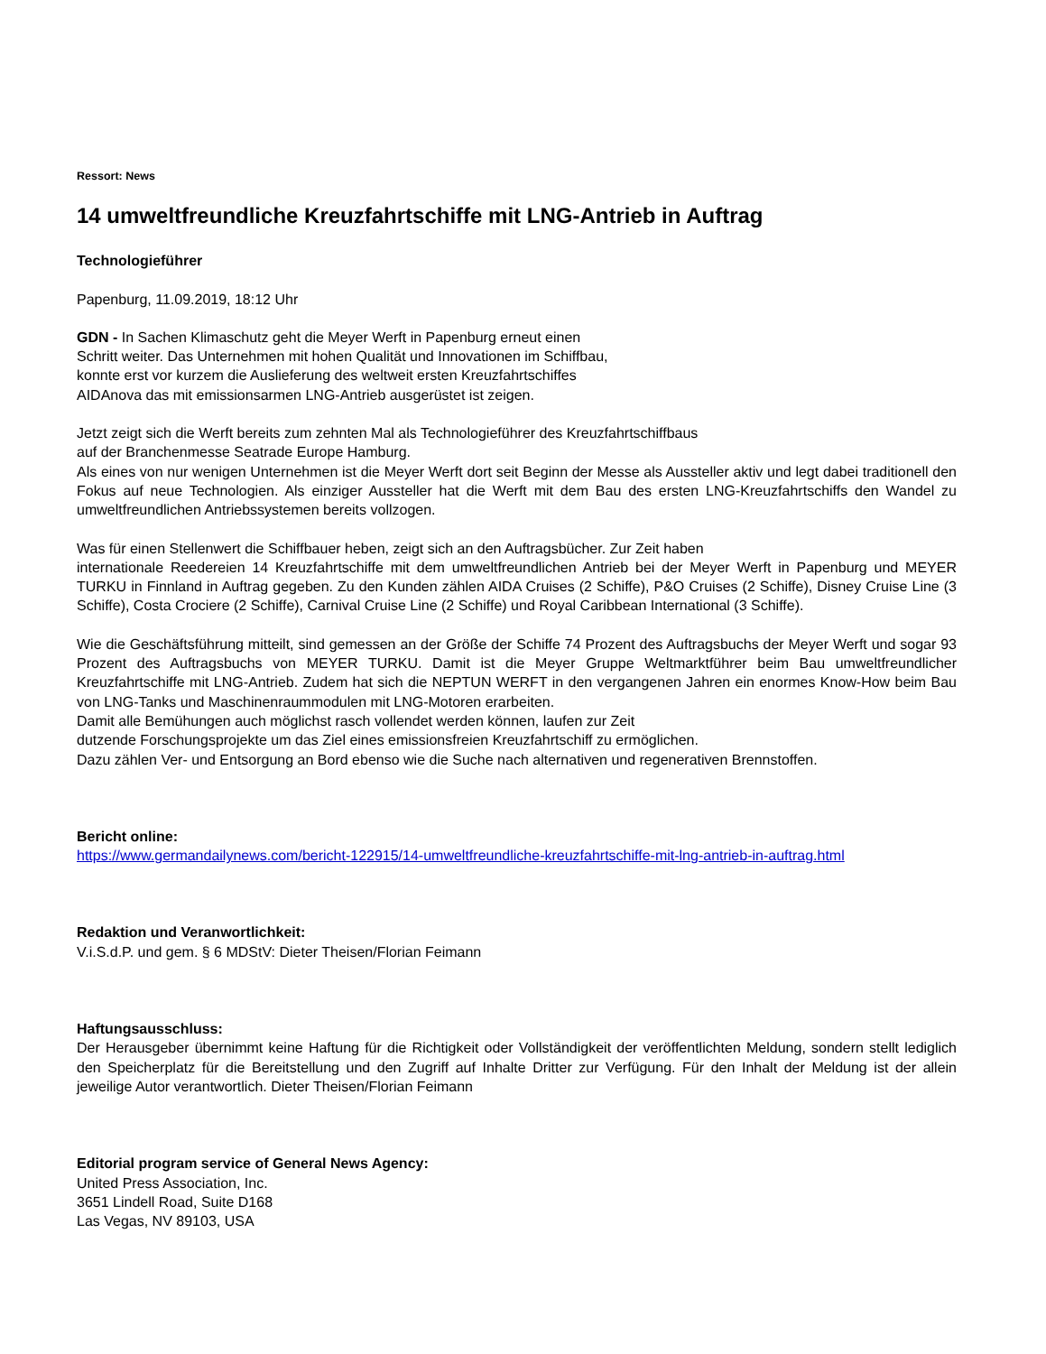Ressort: News
14 umweltfreundliche Kreuzfahrtschiffe mit LNG-Antrieb in Auftrag
Technologieführer
Papenburg, 11.09.2019, 18:12 Uhr
GDN - In Sachen Klimaschutz geht die Meyer Werft in Papenburg erneut einen
Schritt weiter. Das Unternehmen mit hohen Qualität und Innovationen im Schiffbau,
konnte erst vor kurzem die Auslieferung des weltweit ersten Kreuzfahrtschiffes
AIDAnova das mit emissionsarmen LNG-Antrieb ausgerüstet ist zeigen.
Jetzt zeigt sich die Werft bereits zum zehnten Mal als Technologieführer des Kreuzfahrtschiffbaus
auf der Branchenmesse Seatrade Europe Hamburg.
Als eines von nur wenigen Unternehmen ist die Meyer Werft dort seit Beginn der Messe als Aussteller aktiv und legt dabei traditionell den Fokus auf neue Technologien. Als einziger Aussteller hat die Werft mit dem Bau des ersten LNG-Kreuzfahrtschiffs den Wandel zu umweltfreundlichen Antriebssystemen bereits vollzogen.
Was für einen Stellenwert die Schiffbauer heben, zeigt sich an den Auftragsbücher. Zur Zeit haben
internationale Reedereien 14 Kreuzfahrtschiffe mit dem umweltfreundlichen Antrieb bei der Meyer Werft in Papenburg und MEYER TURKU in Finnland in Auftrag gegeben. Zu den Kunden zählen AIDA Cruises (2 Schiffe), P&O Cruises (2 Schiffe), Disney Cruise Line (3 Schiffe), Costa Crociere (2 Schiffe), Carnival Cruise Line (2 Schiffe) und Royal Caribbean International (3 Schiffe).
Wie die Geschäftsführung mitteilt, sind gemessen an der Größe der Schiffe 74 Prozent des Auftragsbuchs der Meyer Werft und sogar 93 Prozent des Auftragsbuchs von MEYER TURKU. Damit ist die Meyer Gruppe Weltmarktführer beim Bau umweltfreundlicher Kreuzfahrtschiffe mit LNG-Antrieb. Zudem hat sich die NEPTUN WERFT in den vergangenen Jahren ein enormes Know-How beim Bau von LNG-Tanks und Maschinenraummodulen mit LNG-Motoren erarbeiten.
Damit alle Bemühungen auch möglichst rasch vollendet werden können, laufen zur Zeit
dutzende Forschungsprojekte um das Ziel eines emissionsfreien Kreuzfahrtschiff zu ermöglichen.
Dazu zählen Ver- und Entsorgung an Bord ebenso wie die Suche nach alternativen und regenerativen Brennstoffen.
Bericht online:
https://www.germandailynews.com/bericht-122915/14-umweltfreundliche-kreuzfahrtschiffe-mit-lng-antrieb-in-auftrag.html
Redaktion und Veranwortlichkeit:
V.i.S.d.P. und gem. § 6 MDStV: Dieter Theisen/Florian Feimann
Haftungsausschluss:
Der Herausgeber übernimmt keine Haftung für die Richtigkeit oder Vollständigkeit der veröffentlichten Meldung, sondern stellt lediglich den Speicherplatz für die Bereitstellung und den Zugriff auf Inhalte Dritter zur Verfügung. Für den Inhalt der Meldung ist der allein jeweilige Autor verantwortlich. Dieter Theisen/Florian Feimann
Editorial program service of General News Agency:
United Press Association, Inc.
3651 Lindell Road, Suite D168
Las Vegas, NV 89103, USA